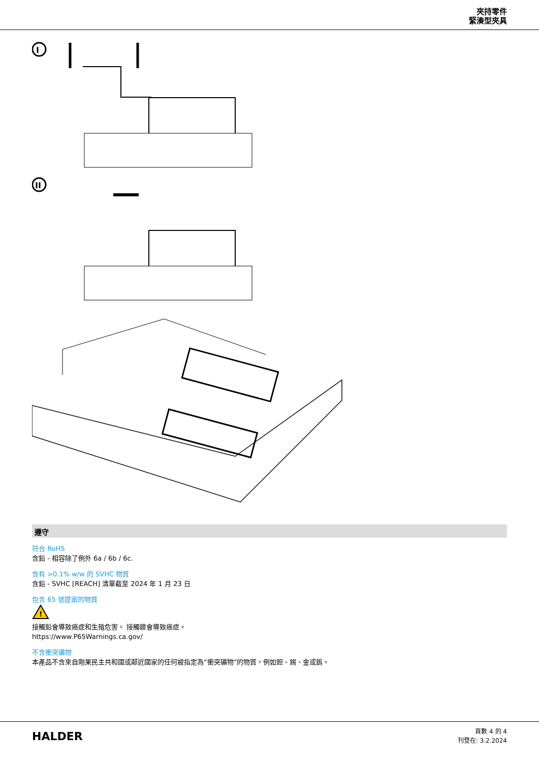夾持零件
緊湊型夾具
I
II
遵守
符合 RoHS
含鉛 - 相容除了例外 6a / 6b / 6c.
含有 >0.1% w/w 的 SVHC 物質
含鉛 - SVHC [REACH] 清單截至 2024 年 1 月 23 日
包含 65 號提案的物質
!
接觸鉛會導致癌症和生殖危害。 接觸鎳會導致癌症。
https://www.P65Warnings.ca.gov/
不含衝突礦物
本產品不含來自剛果民主共和國或鄰近國家的任何被指定為“衝突礦物”的物質，例如鉭、錫、金或鎢。
HALDER
頁數 4 的 4
刊登在: 3.2.2024